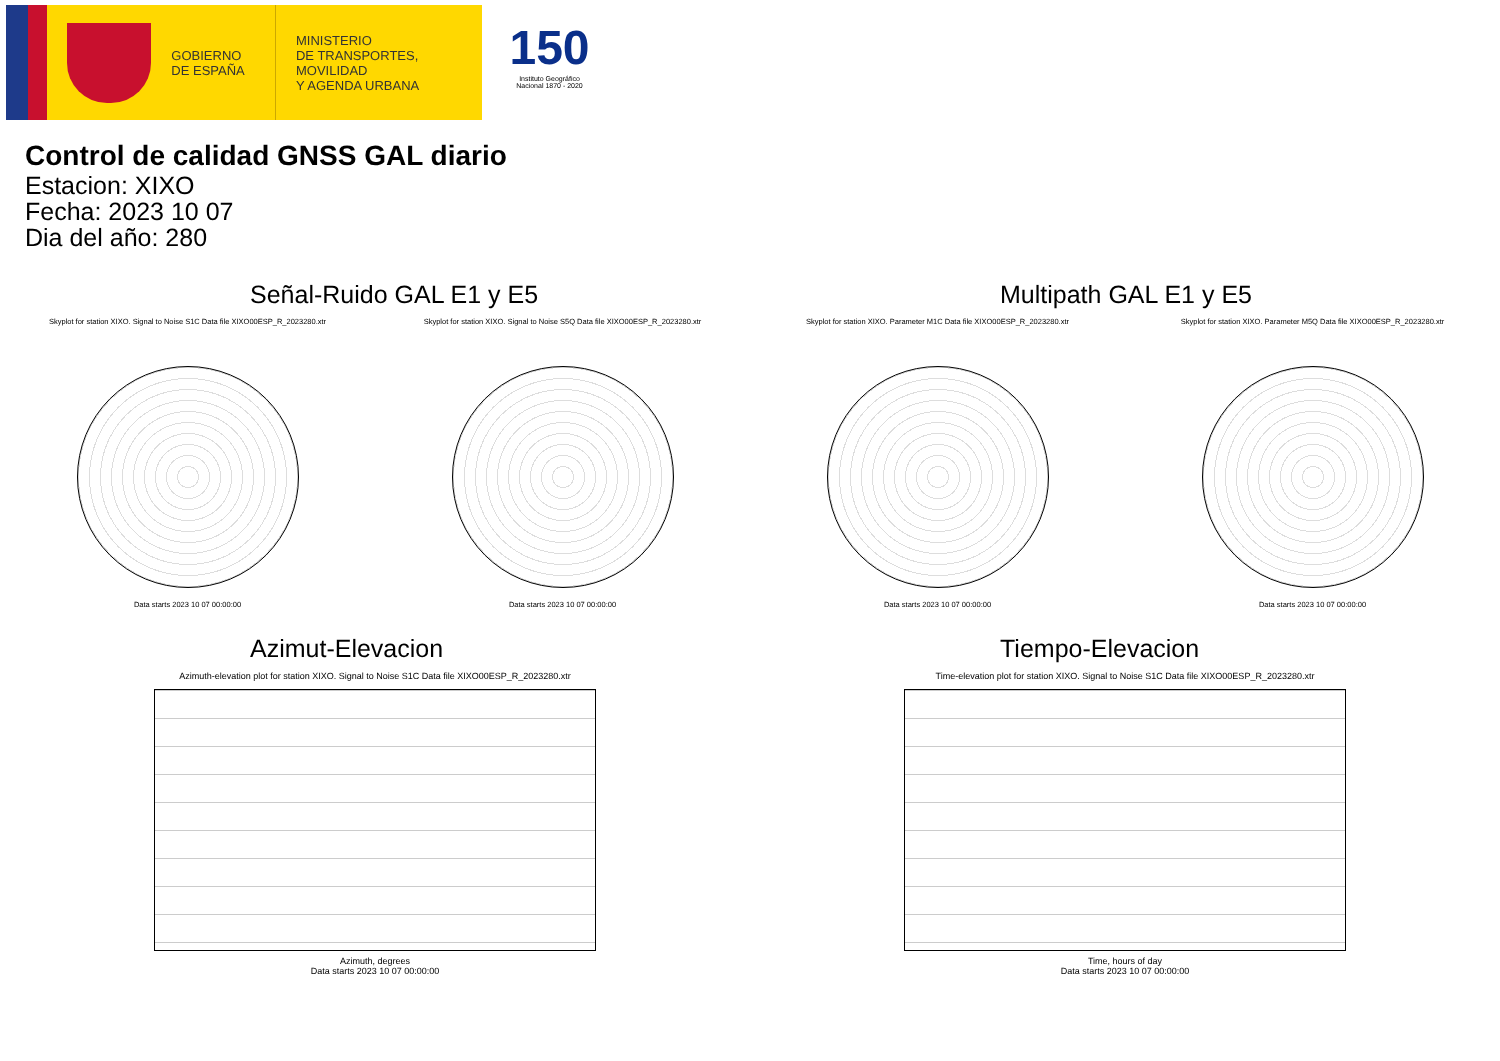GOBIERNO
DE ESPAÑA
MINISTERIO
DE TRANSPORTES, MOVILIDAD
Y AGENDA URBANA
150
Instituto Geográfico Nacional 1870 - 2020
Control de calidad GNSS GAL diario
Estacion: XIXO
Fecha: 2023 10 07
Dia del año: 280
Señal-Ruido GAL E1 y E5
Skyplot for station XIXO. Signal to Noise S1C Data file XIXO00ESP_R_2023280.xtr
Data starts 2023 10 07 00:00:00
Skyplot for station XIXO. Signal to Noise S5Q Data file XIXO00ESP_R_2023280.xtr
Data starts 2023 10 07 00:00:00
Multipath GAL E1 y E5
Skyplot for station XIXO. Parameter M1C Data file XIXO00ESP_R_2023280.xtr
Data starts 2023 10 07 00:00:00
Skyplot for station XIXO. Parameter M5Q Data file XIXO00ESP_R_2023280.xtr
Data starts 2023 10 07 00:00:00
Azimut-Elevacion
Azimuth-elevation plot for station XIXO. Signal to Noise S1C Data file XIXO00ESP_R_2023280.xtr
Azimuth, degrees
Data starts 2023 10 07 00:00:00
Tiempo-Elevacion
Time-elevation plot for station XIXO. Signal to Noise S1C Data file XIXO00ESP_R_2023280.xtr
Time, hours of day
Data starts 2023 10 07 00:00:00